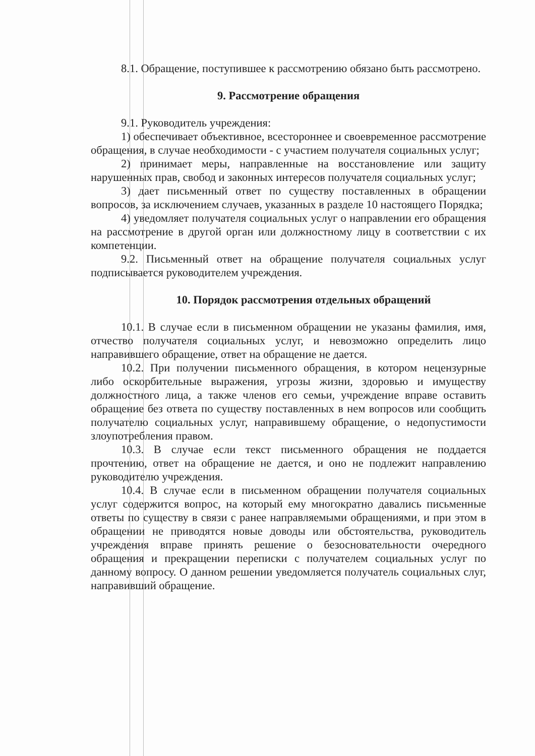8.1. Обращение, поступившее к рассмотрению обязано быть рассмотрено.
9. Рассмотрение обращения
9.1. Руководитель учреждения:
1) обеспечивает объективное, всестороннее и своевременное рассмотрение обращения, в случае необходимости - с участием получателя социальных услуг;
2) принимает меры, направленные на восстановление или защиту нарушенных прав, свобод и законных интересов получателя социальных услуг;
3) дает письменный ответ по существу поставленных в обращении вопросов, за исключением случаев, указанных в разделе 10 настоящего Порядка;
4) уведомляет получателя социальных услуг о направлении его обращения на рассмотрение в другой орган или должностному лицу в соответствии с их компетенции.
9.2. Письменный ответ на обращение получателя социальных услуг подписывается руководителем учреждения.
10. Порядок рассмотрения отдельных обращений
10.1. В случае если в письменном обращении не указаны фамилия, имя, отчество получателя социальных услуг, и невозможно определить лицо направившего обращение, ответ на обращение не дается.
10.2. При получении письменного обращения, в котором нецензурные либо оскорбительные выражения, угрозы жизни, здоровью и имуществу должностного лица, а также членов его семьи, учреждение вправе оставить обращение без ответа по существу поставленных в нем вопросов или сообщить получателю социальных услуг, направившему обращение, о недопустимости злоупотребления правом.
10.3. В случае если текст письменного обращения не поддается прочтению, ответ на обращение не дается, и оно не подлежит направлению руководителю учреждения.
10.4. В случае если в письменном обращении получателя социальных услуг содержится вопрос, на который ему многократно давались письменные ответы по существу в связи с ранее направляемыми обращениями, и при этом в обращении не приводятся новые доводы или обстоятельства, руководитель учреждения вправе принять решение о безосновательности очередного обращения и прекращении переписки с получателем социальных услуг по данному вопросу. О данном решении уведомляется получатель социальных слуг, направивший обращение.